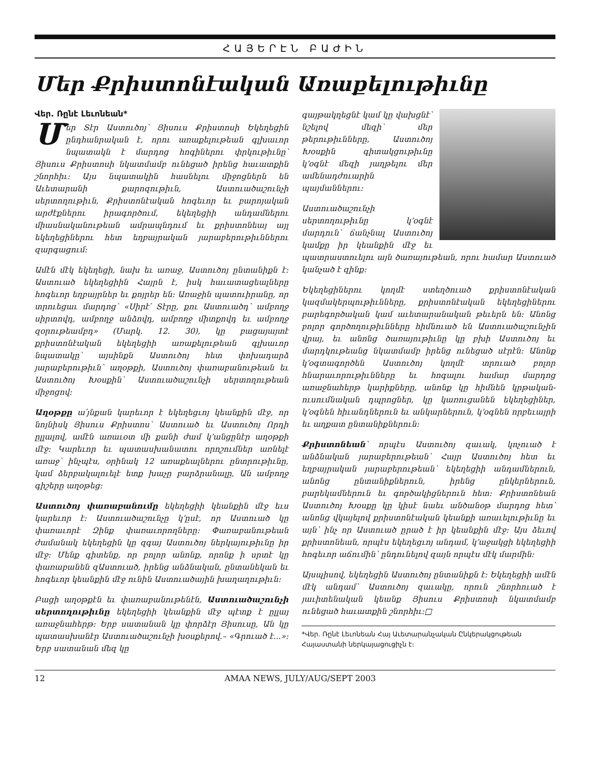ՀԱՅԵՐԷՆ ԲԱԺԻՆ
Մեր Քրիստոնէական Առաքելութիւնը
Վեր. Ռընէ Լեւոնեան*
Մեր Տէր Աստուծոյ՝ Յիսուս Քրիստոսի Եկեղեցին ընդհանրական է, որու առաքելութեան գլխաւոր նպատակն է մարդոց հոգիներու փրկութիւնը՝ Յիսուս Քրիստոսի նկատմամբ ունեցած իրենց հաւատքին շնորհիւ։ Այս նպատակին հասնելու միջոցներն են Աւետարանի քարոզութիւն, Աստուածաշունչի սերտողութիւն, Քրիստոնէական հոգեւոր եւ բարոյական արժէքներու իրագործում, եկեղեցիի անդամներու միասնականութեան ամրապնդում եւ քրիստոնեայ այլ եկեղեցիներու հետ եղբայրական յարաբերութիւններու զարգացում։
Ամէն մէկ եկեղեցի, նախ եւ առաջ, Աստուծոյ ընտանիքն է։ Աստուած եկեղեցիին Հայրն է, իսկ հաւատացեալները հոգեւոր եղբայրներ եւ քոյրեր են։ Առաջին պատուիրանը, որ տրուեցաւ մարդոց՝ «Սիրէ՛ Տէրը, քու Աստուածդ՝ ամբողջ սիրտովդ, ամբողջ անձովդ, ամբողջ միտքովդ եւ ամբողջ զօրութեամբդ» (Մարկ. 12. 30), կը բացայայտէ քրիստոնէական եկեղեցիի առաքելութեան գլխաւոր նպատակը՝ այսինքն Աստուծոյ հետ փոխադարձ յարաբերութիւն՝ աղօթքի, Աստուծոյ փառաբանութեան եւ Աստուծոյ Խօսքին՝ Աստուածաշունչի սերտողութեան միջոցով։
Աղօթքը ա՛յնքան կարեւոր է եկեղեցւոյ կեանքին մէջ, որ նոյնիսկ Յիսուս Քրիստոս՝ Աստուած եւ Աստուծոյ Որդի ըլլալով, ամէն առաւօտ մի քանի ժամ կ՚անցընէր աղօթքի մէջ։ Կարեւոր եւ պատասխանատու որոշումներ առնելէ առաջ՝ ինչպէս, օրինակ 12 առաքեալներու ընտրութիւնը, կամ ձերբակալուելէ ետք խաչը բարձրանալը, Ան ամբողջ գիշերը աղօթեց։
Աստուծոյ փառաբանումը եկեղեցիի կեանքին մէջ եւս կարեւոր է։ Աստուածաշունչը կ՚ըսէ, որ Աստուած կը փառաւորէ Զինք փառաւորողները։ Փառաբանութեան ժամանակ եկեղեցին կը զգայ Աստուծոյ ներկայութիւնը իր մէջ։ Մենք գիտենք, որ բոլոր անոնք, որոնք ի սրտէ կը փառաբանեն զԱստուած, իրենց անձնական, ընտանեկան եւ հոգեւոր կեանքին մէջ ունին Աստուածային խաղաղութիւն։
Բացի աղօթքէն եւ փառաբանութենէն, Աստուածաշունչի սերտողութիւնը եկեղեցիի կեանքին մէջ պէտք է ըլլայ առաջնահերթ։ Երբ սատանան կը փորձէր Յիսուսը, Ան կը պատասխանէր Աստուածաշունչի խօսքերով.– «Գրուած է...»։ Երբ սատանան մեզ կը
գայթակղեցնէ կամ կը վախցնէ՝ նշելով մեզի՝ մեր թերութիւնները, Աստուծոյ Խօսքին գիտակցութիւնը կ՚օգնէ մեզի յաղթելու մեր ամենադժուարին պայմաններու։
Աստուածաշունչի սերտողութիւնը կ՚օգնէ մարդուն՝ ճանչնալ Աստուծոյ կամքը իր կեանքին մէջ եւ պատրաստուելու այն ծառայութեան, որու համար Աստուած կանչած է զինք։
Եկեղեցիներու կողմէ ստեղծուած քրիստոնէական կազմակերպութիւնները, քրիստոնէական եկեղեցիներու բարեգործական կամ աւետարանական թեւերն են։ Անոնց բոլոր գործողութիւնները հիմնուած են Աստուածաշունչին վրայ, եւ անոնց ծառայութիւնը կը բխի Աստուծոյ եւ մարդկութեանց նկատմամբ իրենց ունեցած սէրէն։ Անոնք կ՚օգտագործեն Աստուծոյ կողմէ տրուած բոլոր հնարաւորութիւնները եւ հոգալու համար մարդոց առաջնահերթ կարիքները, անոնք կը հիմնեն կրթական-ուսումնական դպրոցներ, կը կառուցանեն եկեղեցիներ, կ՚օգնեն հիւանդներուն եւ անկարներուն, կ՚օգնեն որբեւայրի եւ աղքատ ընտանիքներուն։
Քրիստոնեան՝ որպէս Աստուծոյ զաւակ, կոչուած է անձնական յարաբերութեան՝ Հայր Աստուծոյ հետ եւ եղբայրական յարաբերութեան՝ եկեղեցիի անդամներուն, անոնց ընտանիքներուն, իրենց ընկերներուն, բարեկամներուն եւ գործակիցներուն հետ։ Քրիստոնեան Աստուծոյ Խօսքը կը կիսէ նաեւ անծանօթ մարդոց հետ՝ անոնց վկայելով քրիստոնէական կեանքի առաւելութիւնը եւ այն՝ ինչ որ Աստուած ըրած է իր կեանքին մէջ։ Այս ձեւով քրիստոնեան, որպէս եկեղեցւոյ անդամ, կ՚աջակցի եկեղեցիի հոգեւոր աճումին՝ ընդունելով զայն որպէս մէկ մարմին։
Այսպիսով, եկեղեցին Աստուծոյ ընտանիքն է։ Եկեղեցիի ամէն մէկ անդամ՝ Աստուծոյ զաւակը, որուն շնորհուած է յաւիտենական կեանք Յիսուս Քրիստոսի նկատմամբ ունեցած հաւատքին շնորհիւ։□
*Վեր. Ռընէ Լեւոնեան Հայ Աւետարանչական Ընկերակցութեան Հայաստանի ներկայացուցիչն է։
12 AMAA NEWS, JULY/AUG/SEPT 2003